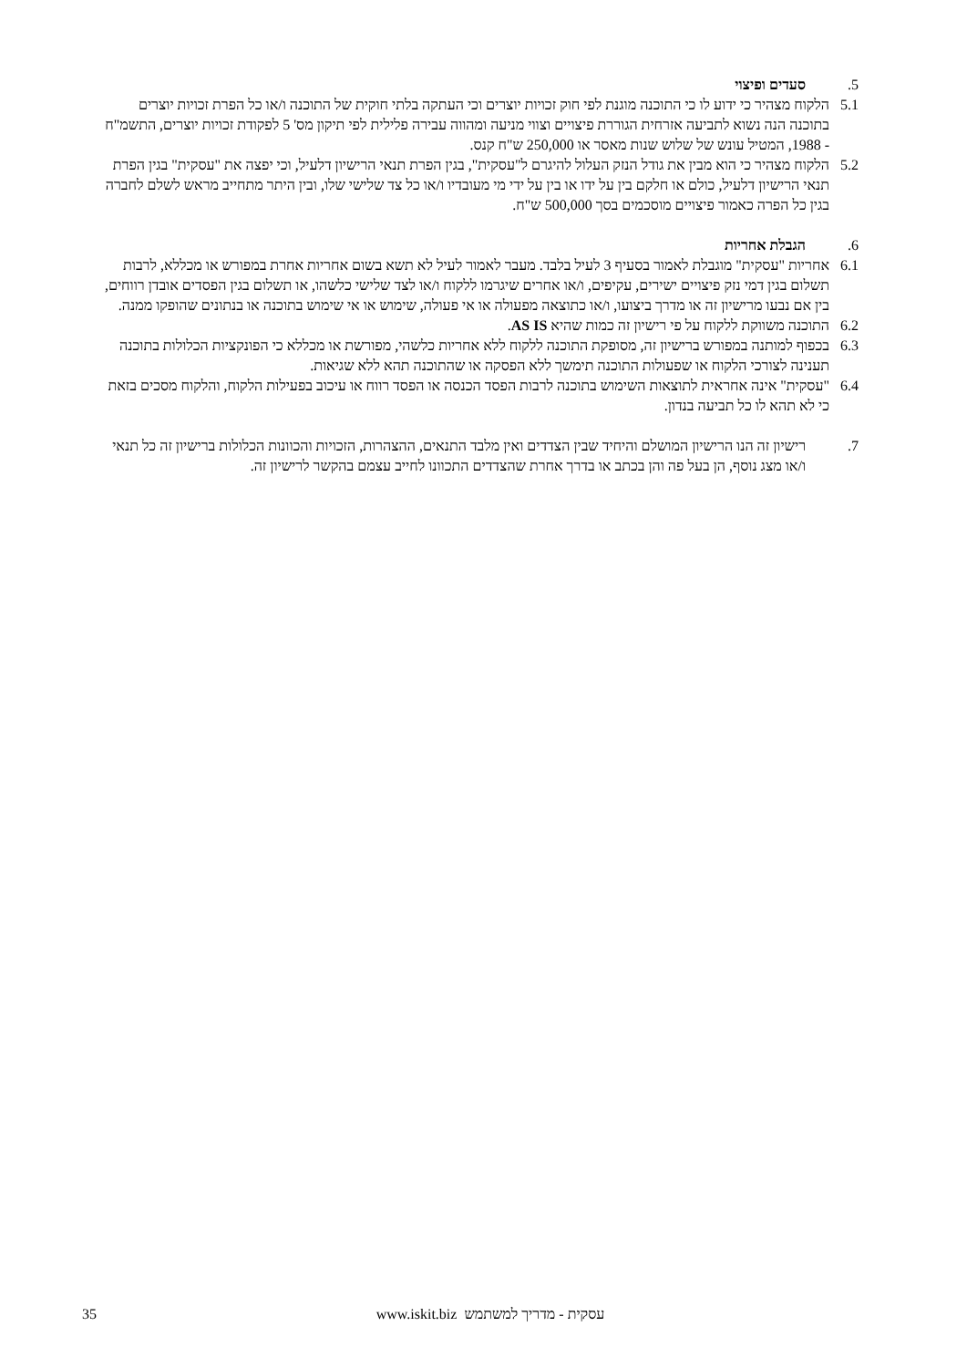5. סעדים ופיצוי
5.1 הלקוח מצהיר כי ידוע לו כי התוכנה מוגנת לפי חוק זכויות יוצרים וכי העתקה בלתי חוקית של התוכנה ו/או כל הפרת זכויות יוצרים בתוכנה הנה נשוא לתביעה אזרחית הגוררת פיצויים וצווי מניעה ומהווה עבירה פלילית לפי תיקון מס' 5 לפקודת זכויות יוצרים, התשמ"ח - 1988, המטיל עונש של שלוש שנות מאסר או 250,000 ש"ח קנס.
5.2 הלקוח מצהיר כי הוא מבין את גודל הנזק העלול להיגרם ל"עסקית", בגין הפרת תנאי הרישיון דלעיל, וכי יפצה את "עסקית" בגין הפרת תנאי הרישיון דלעיל, כולם או חלקם בין על ידו או בין על ידי מי מעובדיו ו/או כל צד שלישי שלו, ובין היתר מתחייב מראש לשלם לחברה בגין כל הפרה כאמור פיצויים מוסכמים בסך 500,000 ש"ח.
6. הגבלת אחריות
6.1 אחריות "עסקית" מוגבלת לאמור בסעיף 3 לעיל בלבד. מעבר לאמור לעיל לא תשא בשום אחריות אחרת במפורש או מכללא, לרבות תשלום בגין דמי נזק פיצויים ישירים, עקיפים, ו/או אחרים שיגרמו ללקוח ו/או לצד שלישי כלשהו, או תשלום בגין הפסדים אובדן רווחים, בין אם נבעו מרישיון זה או מדרך ביצועו, ו/או כתוצאה מפעולה או אי פעולה, שימוש או אי שימוש בתוכנה או בנתונים שהופקו ממנה.
6.2 התוכנה משווקת ללקוח על פי רישיון זה כמות שהיא AS IS.
6.3 בכפוף למותנה במפורש ברישיון זה, מסופקת התוכנה ללקוח ללא אחריות כלשהי, מפורשת או מכללא כי הפונקציות הכלולות בתוכנה תענינה לצורכי הלקוח או שפעולות התוכנה תימשך ללא הפסקה או שהתוכנה תהא ללא שגיאות.
6.4 "עסקית" אינה אחראית לתוצאות השימוש בתוכנה לרבות הפסד הכנסה או הפסד רווח או עיכוב בפעילות הלקוח, והלקוח מסכים בזאת כי לא תהא לו כל תביעה בנדון.
7. רישיון זה הנו הרישיון המושלם והיחיד שבין הצדדים ואין מלבד התנאים, ההצהרות, הזכויות והכוונות הכלולות ברישיון זה כל תנאי ו/או מצג נוסף, הן בעל פה והן בכתב או בדרך אחרת שהצדדים התכוונו לחייב עצמם בהקשר לרישיון זה.
35 עסקית - מדריך למשתמש www.iskit.biz